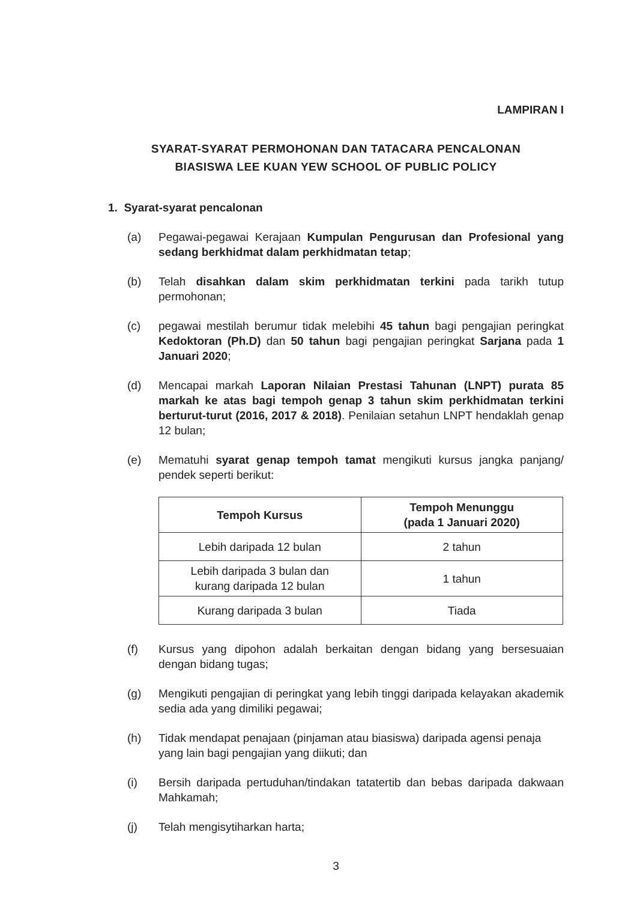LAMPIRAN I
SYARAT-SYARAT PERMOHONAN DAN TATACARA PENCALONAN
BIASISWA LEE KUAN YEW SCHOOL OF PUBLIC POLICY
1. Syarat-syarat pencalonan
(a) Pegawai-pegawai Kerajaan Kumpulan Pengurusan dan Profesional yang sedang berkhidmat dalam perkhidmatan tetap;
(b) Telah disahkan dalam skim perkhidmatan terkini pada tarikh tutup permohonan;
(c) pegawai mestilah berumur tidak melebihi 45 tahun bagi pengajian peringkat Kedoktoran (Ph.D) dan 50 tahun bagi pengajian peringkat Sarjana pada 1 Januari 2020;
(d) Mencapai markah Laporan Nilaian Prestasi Tahunan (LNPT) purata 85 markah ke atas bagi tempoh genap 3 tahun skim perkhidmatan terkini berturut-turut (2016, 2017 & 2018). Penilaian setahun LNPT hendaklah genap 12 bulan;
(e) Mematuhi syarat genap tempoh tamat mengikuti kursus jangka panjang/ pendek seperti berikut:
| Tempoh Kursus | Tempoh Menunggu (pada 1 Januari 2020) |
| --- | --- |
| Lebih daripada 12 bulan | 2 tahun |
| Lebih daripada 3 bulan dan kurang daripada 12 bulan | 1 tahun |
| Kurang daripada 3 bulan | Tiada |
(f) Kursus yang dipohon adalah berkaitan dengan bidang yang bersesuaian dengan bidang tugas;
(g) Mengikuti pengajian di peringkat yang lebih tinggi daripada kelayakan akademik sedia ada yang dimiliki pegawai;
(h) Tidak mendapat penajaan (pinjaman atau biasiswa) daripada agensi penaja yang lain bagi pengajian yang diikuti; dan
(i) Bersih daripada pertuduhan/tindakan tatatertib dan bebas daripada dakwaan Mahkamah;
(j) Telah mengisytiharkan harta;
3